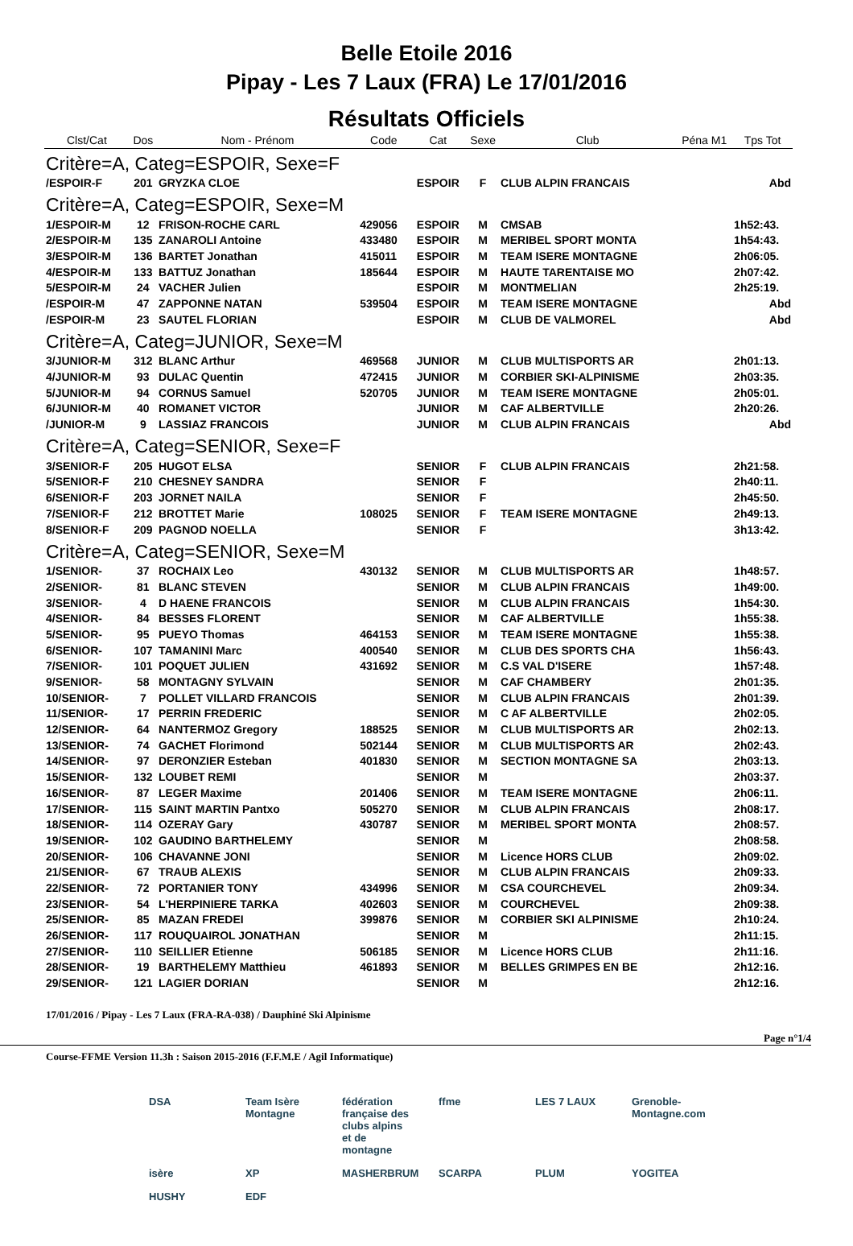Belle Etoile 2016
Pipay - Les 7 Laux (FRA) Le 17/01/2016
Résultats Officiels
| Clst/Cat | Dos | Nom - Prénom | Code | Cat | Sexe | Club | Péna M1 | Tps Tot |
| --- | --- | --- | --- | --- | --- | --- | --- | --- |
| Critère=A, Categ=ESPOIR, Sexe=F | | | | | | | | |
| /ESPOIR-F | 201 | GRYZKA CLOE | | ESPOIR | F | CLUB ALPIN FRANCAIS | | Abd |
| Critère=A, Categ=ESPOIR, Sexe=M | | | | | | | | |
| 1/ESPOIR-M | 12 | FRISON-ROCHE CARL | 429056 | ESPOIR | M | CMSAB | | 1h52:43. |
| 2/ESPOIR-M | 135 | ZANAROLI Antoine | 433480 | ESPOIR | M | MERIBEL SPORT MONTA | | 1h54:43. |
| 3/ESPOIR-M | 136 | BARTET Jonathan | 415011 | ESPOIR | M | TEAM ISERE MONTAGNE | | 2h06:05. |
| 4/ESPOIR-M | 133 | BATTUZ Jonathan | 185644 | ESPOIR | M | HAUTE TARENTAISE MO | | 2h07:42. |
| 5/ESPOIR-M | 24 | VACHER Julien | | ESPOIR | M | MONTMELIAN | | 2h25:19. |
| /ESPOIR-M | 47 | ZAPPONNE NATAN | 539504 | ESPOIR | M | TEAM ISERE MONTAGNE | | Abd |
| /ESPOIR-M | 23 | SAUTEL FLORIAN | | ESPOIR | M | CLUB DE VALMOREL | | Abd |
| Critère=A, Categ=JUNIOR, Sexe=M | | | | | | | | |
| 3/JUNIOR-M | 312 | BLANC Arthur | 469568 | JUNIOR | M | CLUB MULTISPORTS AR | | 2h01:13. |
| 4/JUNIOR-M | 93 | DULAC Quentin | 472415 | JUNIOR | M | CORBIER SKI-ALPINISME | | 2h03:35. |
| 5/JUNIOR-M | 94 | CORNUS Samuel | 520705 | JUNIOR | M | TEAM ISERE MONTAGNE | | 2h05:01. |
| 6/JUNIOR-M | 40 | ROMANET VICTOR | | JUNIOR | M | CAF ALBERTVILLE | | 2h20:26. |
| /JUNIOR-M | 9 | LASSIAZ FRANCOIS | | JUNIOR | M | CLUB ALPIN FRANCAIS | | Abd |
| Critère=A, Categ=SENIOR, Sexe=F | | | | | | | | |
| 3/SENIOR-F | 205 | HUGOT ELSA | | SENIOR | F | CLUB ALPIN FRANCAIS | | 2h21:58. |
| 5/SENIOR-F | 210 | CHESNEY SANDRA | | SENIOR | F | | | 2h40:11. |
| 6/SENIOR-F | 203 | JORNET NAILA | | SENIOR | F | | | 2h45:50. |
| 7/SENIOR-F | 212 | BROTTET Marie | 108025 | SENIOR | F | TEAM ISERE MONTAGNE | | 2h49:13. |
| 8/SENIOR-F | 209 | PAGNOD NOELLA | | SENIOR | F | | | 3h13:42. |
| Critère=A, Categ=SENIOR, Sexe=M | | | | | | | | |
| 1/SENIOR- | 37 | ROCHAIX Leo | 430132 | SENIOR | M | CLUB MULTISPORTS AR | | 1h48:57. |
| 2/SENIOR- | 81 | BLANC STEVEN | | SENIOR | M | CLUB ALPIN FRANCAIS | | 1h49:00. |
| 3/SENIOR- | 4 | D HAENE FRANCOIS | | SENIOR | M | CLUB ALPIN FRANCAIS | | 1h54:30. |
| 4/SENIOR- | 84 | BESSES FLORENT | | SENIOR | M | CAF ALBERTVILLE | | 1h55:38. |
| 5/SENIOR- | 95 | PUEYO Thomas | 464153 | SENIOR | M | TEAM ISERE MONTAGNE | | 1h55:38. |
| 6/SENIOR- | 107 | TAMANINI Marc | 400540 | SENIOR | M | CLUB DES SPORTS CHA | | 1h56:43. |
| 7/SENIOR- | 101 | POQUET JULIEN | 431692 | SENIOR | M | C.S VAL D'ISERE | | 1h57:48. |
| 9/SENIOR- | 58 | MONTAGNY SYLVAIN | | SENIOR | M | CAF CHAMBERY | | 2h01:35. |
| 10/SENIOR- | 7 | POLLET VILLARD FRANCOIS | | SENIOR | M | CLUB ALPIN FRANCAIS | | 2h01:39. |
| 11/SENIOR- | 17 | PERRIN FREDERIC | | SENIOR | M | C AF ALBERTVILLE | | 2h02:05. |
| 12/SENIOR- | 64 | NANTERMOZ Gregory | 188525 | SENIOR | M | CLUB MULTISPORTS AR | | 2h02:13. |
| 13/SENIOR- | 74 | GACHET Florimond | 502144 | SENIOR | M | CLUB MULTISPORTS AR | | 2h02:43. |
| 14/SENIOR- | 97 | DERONZIER Esteban | 401830 | SENIOR | M | SECTION MONTAGNE SA | | 2h03:13. |
| 15/SENIOR- | 132 | LOUBET REMI | | SENIOR | M | | | 2h03:37. |
| 16/SENIOR- | 87 | LEGER Maxime | 201406 | SENIOR | M | TEAM ISERE MONTAGNE | | 2h06:11. |
| 17/SENIOR- | 115 | SAINT MARTIN Pantxo | 505270 | SENIOR | M | CLUB ALPIN FRANCAIS | | 2h08:17. |
| 18/SENIOR- | 114 | OZERAY Gary | 430787 | SENIOR | M | MERIBEL SPORT MONTA | | 2h08:57. |
| 19/SENIOR- | 102 | GAUDINO BARTHELEMY | | SENIOR | M | | | 2h08:58. |
| 20/SENIOR- | 106 | CHAVANNE JONI | | SENIOR | M | Licence HORS CLUB | | 2h09:02. |
| 21/SENIOR- | 67 | TRAUB ALEXIS | | SENIOR | M | CLUB ALPIN FRANCAIS | | 2h09:33. |
| 22/SENIOR- | 72 | PORTANIER TONY | 434996 | SENIOR | M | CSA COURCHEVEL | | 2h09:34. |
| 23/SENIOR- | 54 | L'HERPINIERE TARKA | 402603 | SENIOR | M | COURCHEVEL | | 2h09:38. |
| 25/SENIOR- | 85 | MAZAN FREDEI | 399876 | SENIOR | M | CORBIER SKI ALPINISME | | 2h10:24. |
| 26/SENIOR- | 117 | ROUQUAIROL JONATHAN | | SENIOR | M | | | 2h11:15. |
| 27/SENIOR- | 110 | SEILLIER Etienne | 506185 | SENIOR | M | Licence HORS CLUB | | 2h11:16. |
| 28/SENIOR- | 19 | BARTHELEMY Matthieu | 461893 | SENIOR | M | BELLES GRIMPES EN BE | | 2h12:16. |
| 29/SENIOR- | 121 | LAGIER DORIAN | | SENIOR | M | | | 2h12:16. |
17/01/2016 / Pipay - Les 7 Laux (FRA-RA-038) / Dauphiné Ski Alpinisme
Page n°1/4
Course-FFME Version 11.3h : Saison 2015-2016 (F.F.M.E / Agil Informatique)
DSA Team Isère Montagne fédération française des clubs alpins et de montagne ffme LES 7 LAUX Grenoble-Montagne.com isère XP MASHERBRUM SCARPA PLUM YOGITEA HUSHY EDF